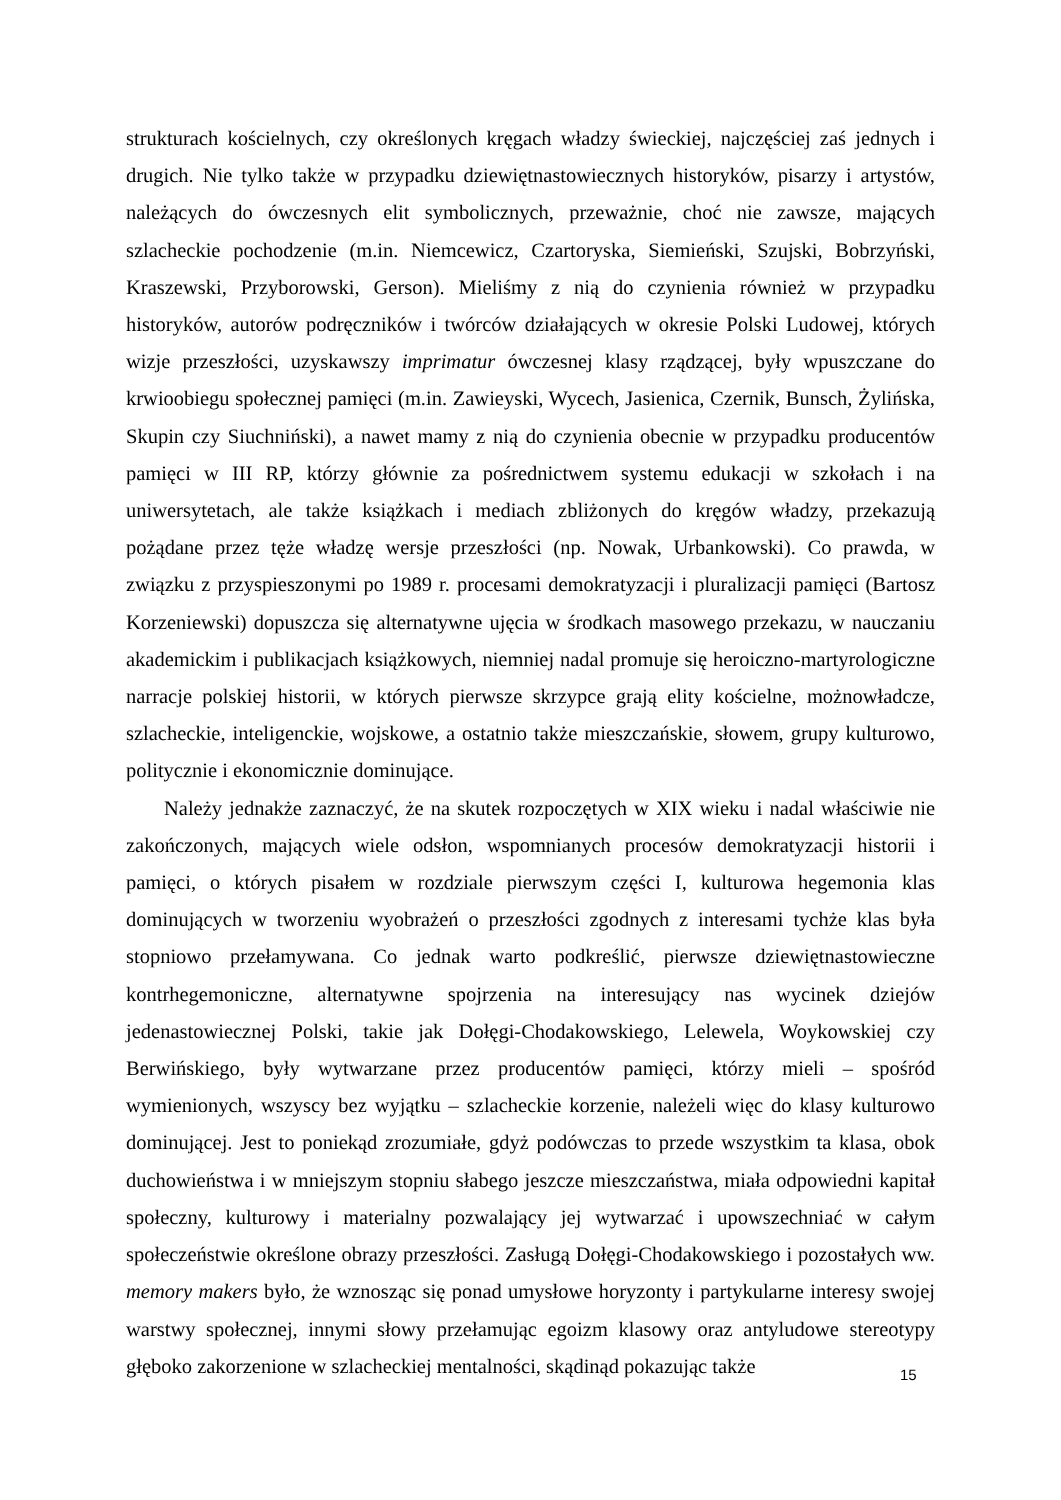strukturach kościelnych, czy określonych kręgach władzy świeckiej, najczęściej zaś jednych i drugich. Nie tylko także w przypadku dziewiętnastowiecznych historyków, pisarzy i artystów, należących do ówczesnych elit symbolicznych, przeważnie, choć nie zawsze, mających szlacheckie pochodzenie (m.in. Niemcewicz, Czartoryska, Siemieński, Szujski, Bobrzyński, Kraszewski, Przyborowski, Gerson). Mieliśmy z nią do czynienia również w przypadku historyków, autorów podręczników i twórców działających w okresie Polski Ludowej, których wizje przeszłości, uzyskawszy imprimatur ówczesnej klasy rządzącej, były wpuszczane do krwioobiegu społecznej pamięci (m.in. Zawieyski, Wycech, Jasienica, Czernik, Bunsch, Żylińska, Skupin czy Siuchniński), a nawet mamy z nią do czynienia obecnie w przypadku producentów pamięci w III RP, którzy głównie za pośrednictwem systemu edukacji w szkołach i na uniwersytetach, ale także książkach i mediach zbliżonych do kręgów władzy, przekazują pożądane przez tęże władzę wersje przeszłości (np. Nowak, Urbankowski). Co prawda, w związku z przyspieszonymi po 1989 r. procesami demokratyzacji i pluralizacji pamięci (Bartosz Korzeniewski) dopuszcza się alternatywne ujęcia w środkach masowego przekazu, w nauczaniu akademickim i publikacjach książkowych, niemniej nadal promuje się heroiczno-martyrologiczne narracje polskiej historii, w których pierwsze skrzypce grają elity kościelne, możnowładcze, szlacheckie, inteligenckie, wojskowe, a ostatnio także mieszczańskie, słowem, grupy kulturowo, politycznie i ekonomicznie dominujące.
Należy jednakże zaznaczyć, że na skutek rozpoczętych w XIX wieku i nadal właściwie nie zakończonych, mających wiele odsłon, wspomnianych procesów demokratyzacji historii i pamięci, o których pisałem w rozdziale pierwszym części I, kulturowa hegemonia klas dominujących w tworzeniu wyobrażeń o przeszłości zgodnych z interesami tychże klas była stopniowo przełamywana. Co jednak warto podkreślić, pierwsze dziewiętnastowieczne kontrhegemoniczne, alternatywne spojrzenia na interesujący nas wycinek dziejów jedenastowiecznej Polski, takie jak Dołęgi-Chodakowskiego, Lelewela, Woykowskiej czy Berwińskiego, były wytwarzane przez producentów pamięci, którzy mieli – spośród wymienionych, wszyscy bez wyjątku – szlacheckie korzenie, należeli więc do klasy kulturowo dominującej. Jest to poniekąd zrozumiałe, gdyż podówczas to przede wszystkim ta klasa, obok duchowieństwa i w mniejszym stopniu słabego jeszcze mieszczaństwa, miała odpowiedni kapitał społeczny, kulturowy i materialny pozwalający jej wytwarzać i upowszechniać w całym społeczeństwie określone obrazy przeszłości. Zasługą Dołęgi-Chodakowskiego i pozostałych ww. memory makers było, że wznosząc się ponad umysłowe horyzonty i partykularne interesy swojej warstwy społecznej, innymi słowy przełamując egoizm klasowy oraz antyludowe stereotypy głęboko zakorzenione w szlacheckiej mentalności, skądinąd pokazując także
15